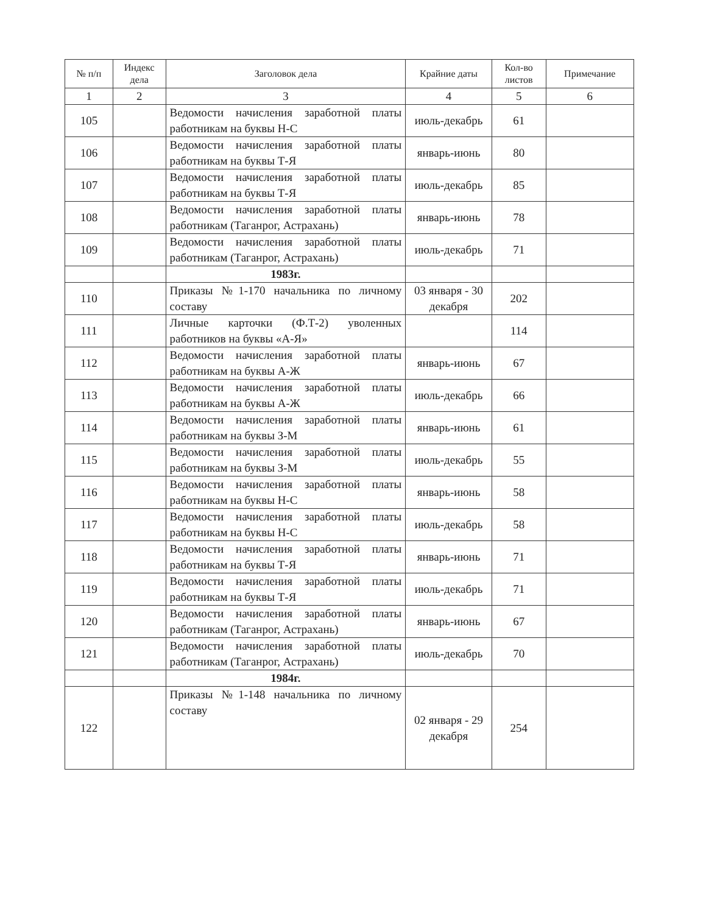| № п/п | Индекс дела | Заголовок дела | Крайние даты | Кол-во листов | Примечание |
| --- | --- | --- | --- | --- | --- |
| 1 | 2 | 3 | 4 | 5 | 6 |
| 105 | | Ведомости начисления заработной платы работникам на буквы Н-С | июль-декабрь | 61 | |
| 106 | | Ведомости начисления заработной платы работникам на буквы Т-Я | январь-июнь | 80 | |
| 107 | | Ведомости начисления заработной платы работникам на буквы Т-Я | июль-декабрь | 85 | |
| 108 | | Ведомости начисления заработной платы работникам (Таганрог, Астрахань) | январь-июнь | 78 | |
| 109 | | Ведомости начисления заработной платы работникам (Таганрог, Астрахань) | июль-декабрь | 71 | |
| | | 1983г. | | | |
| 110 | | Приказы №1-170 начальника по личному составу | 03 января - 30 декабря | 202 | |
| 111 | | Личные карточки (Ф.Т-2) уволенных работников на буквы «А-Я» | | 114 | |
| 112 | | Ведомости начисления заработной платы работникам на буквы А-Ж | январь-июнь | 67 | |
| 113 | | Ведомости начисления заработной платы работникам на буквы А-Ж | июль-декабрь | 66 | |
| 114 | | Ведомости начисления заработной платы работникам на буквы З-М | январь-июнь | 61 | |
| 115 | | Ведомости начисления заработной платы работникам на буквы З-М | июль-декабрь | 55 | |
| 116 | | Ведомости начисления заработной платы работникам на буквы Н-С | январь-июнь | 58 | |
| 117 | | Ведомости начисления заработной платы работникам на буквы Н-С | июль-декабрь | 58 | |
| 118 | | Ведомости начисления заработной платы работникам на буквы Т-Я | январь-июнь | 71 | |
| 119 | | Ведомости начисления заработной платы работникам на буквы Т-Я | июль-декабрь | 71 | |
| 120 | | Ведомости начисления заработной платы работникам (Таганрог, Астрахань) | январь-июнь | 67 | |
| 121 | | Ведомости начисления заработной платы работникам (Таганрог, Астрахань) | июль-декабрь | 70 | |
| | | 1984г. | | | |
| 122 | | Приказы №1-148 начальника по личному составу | 02 января - 29 декабря | 254 | |